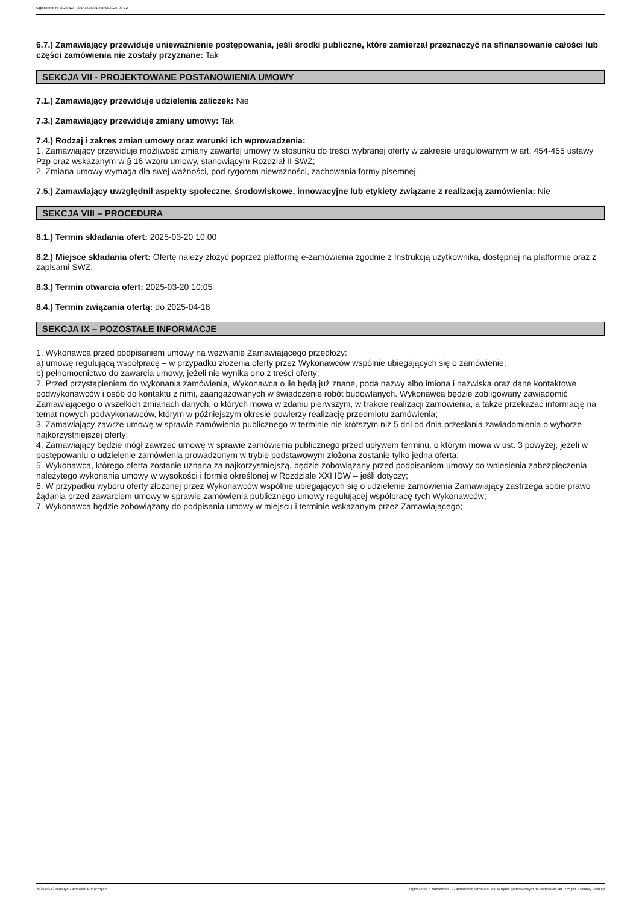Ogłoszenie nr 2025/BZP 00141605/01 z dnia 2025-03-12
6.7.) Zamawiający przewiduje unieważnienie postępowania, jeśli środki publiczne, które zamierzał przeznaczyć na sfinansowanie całości lub części zamówienia nie zostały przyznane: Tak
SEKCJA VII - PROJEKTOWANE POSTANOWIENIA UMOWY
7.1.) Zamawiający przewiduje udzielenia zaliczek: Nie
7.3.) Zamawiający przewiduje zmiany umowy: Tak
7.4.) Rodzaj i zakres zmian umowy oraz warunki ich wprowadzenia:
1. Zamawiający przewiduje możliwość zmiany zawartej umowy w stosunku do treści wybranej oferty w zakresie uregulowanym w art. 454-455 ustawy Pzp oraz wskazanym w § 16 wzoru umowy, stanowiącym Rozdział II SWZ;
2. Zmiana umowy wymaga dla swej ważności, pod rygorem nieważności, zachowania formy pisemnej.
7.5.) Zamawiający uwzględnił aspekty społeczne, środowiskowe, innowacyjne lub etykiety związane z realizacją zamówienia: Nie
SEKCJA VIII – PROCEDURA
8.1.) Termin składania ofert: 2025-03-20 10:00
8.2.) Miejsce składania ofert: Ofertę należy złożyć poprzez platformę e-zamówienia zgodnie z Instrukcją użytkownika, dostępnej na platformie oraz z zapisami SWZ;
8.3.) Termin otwarcia ofert: 2025-03-20 10:05
8.4.) Termin związania ofertą: do 2025-04-18
SEKCJA IX – POZOSTAŁE INFORMACJE
1. Wykonawca przed podpisaniem umowy na wezwanie Zamawiającego przedłoży:
a) umowę regulującą współpracę – w przypadku złożenia oferty przez Wykonawców wspólnie ubiegających się o zamówienie;
b) pełnomocnictwo do zawarcia umowy, jeżeli nie wynika ono z treści oferty;
2. Przed przystąpieniem do wykonania zamówienia, Wykonawca o ile będą już znane, poda nazwy albo imiona i nazwiska oraz dane kontaktowe podwykonawców i osób do kontaktu z nimi, zaangażowanych w świadczenie robót budowlanych. Wykonawca będzie zobligowany zawiadomić Zamawiającego o wszelkich zmianach danych, o których mowa w zdaniu pierwszym, w trakcie realizacji zamówienia, a także przekazać informację na temat nowych podwykonawców, którym w późniejszym okresie powierzy realizację przedmiotu zamówienia;
3. Zamawiający zawrze umowę w sprawie zamówienia publicznego w terminie nie krótszym niż 5 dni od dnia przesłania zawiadomienia o wyborze najkorzystniejszej oferty;
4. Zamawiający będzie mógł zawrzeć umowę w sprawie zamówienia publicznego przed upływem terminu, o którym mowa w ust. 3 powyżej, jeżeli w postępowaniu o udzielenie zamówienia prowadzonym w trybie podstawowym złożona zostanie tylko jedna oferta;
5. Wykonawca, którego oferta zostanie uznana za najkorzystniejszą, będzie zobowiązany przed podpisaniem umowy do wniesienia zabezpieczenia należytego wykonania umowy w wysokości i formie określonej w Rozdziale XXI IDW – jeśli dotyczy;
6. W przypadku wyboru oferty złożonej przez Wykonawców wspólnie ubiegających się o udzielenie zamówienia Zamawiający zastrzega sobie prawo żądania przed zawarciem umowy w sprawie zamówienia publicznego umowy regulującej współpracę tych Wykonawców;
7. Wykonawca będzie zobowiązany do podpisania umowy w miejscu i terminie wskazanym przez Zamawiającego;
2025-03-12 Biuletyn Zamówień Publicznych Ogłoszenie o zamówieniu - Zamówienie udzielane jest w trybie podstawowym na podstawie: art. 275 pkt 1 ustawy - Usługi